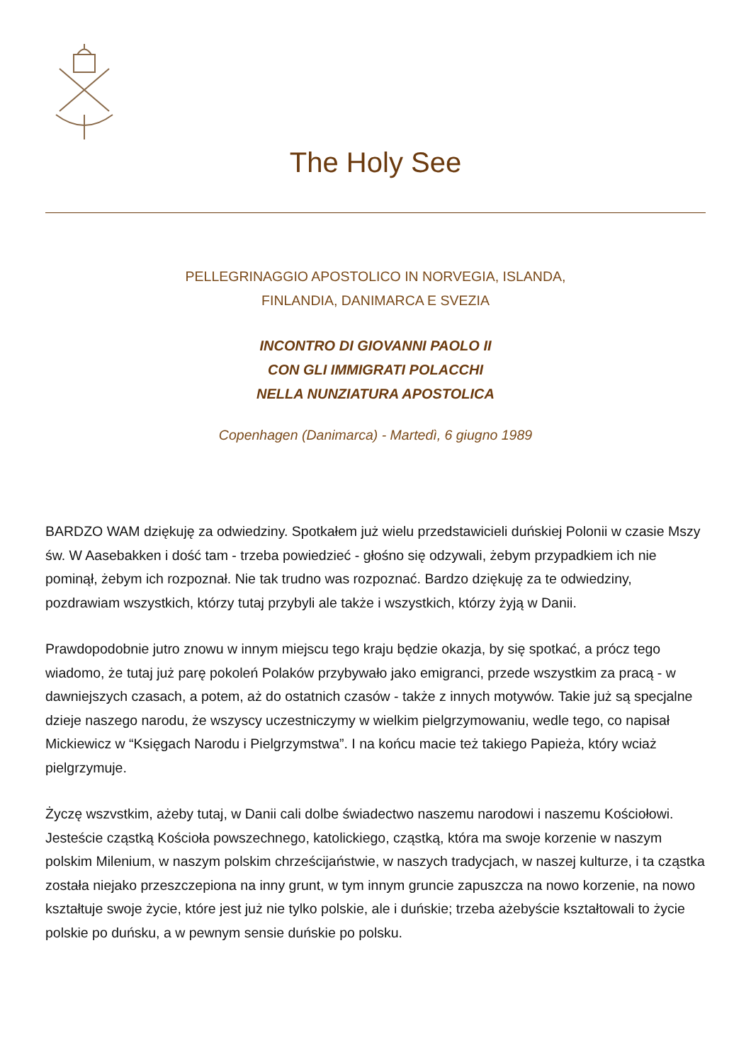The Holy See
PELLEGRINAGGIO APOSTOLICO IN NORVEGIA, ISLANDA,
FINLANDIA, DANIMARCA E SVEZIA
INCONTRO DI GIOVANNI PAOLO II
CON GLI IMMIGRATI POLACCHI
NELLA NUNZIATURA APOSTOLICA
Copenhagen (Danimarca) - Martedì, 6 giugno 1989
BARDZO WAM dziękuję za odwiedziny. Spotkałem już wielu przedstawicieli duńskiej Polonii w czasie Mszy św. W Aasebakken i dość tam - trzeba powiedzieć - głośno się odzywali, żebym przypadkiem ich nie pominął, żebym ich rozpoznał. Nie tak trudno was rozpoznać. Bardzo dziękuję za te odwiedziny, pozdrawiam wszystkich, którzy tutaj przybyli ale także i wszystkich, którzy żyją w Danii.
Prawdopodobnie jutro znowu w innym miejscu tego kraju będzie okazja, by się spotkać, a prócz tego wiadomo, że tutaj już parę pokoleń Polaków przybywało jako emigranci, przede wszystkim za pracą - w dawniejszych czasach, a potem, aż do ostatnich czasów - także z innych motywów. Takie już są specjalne dzieje naszego narodu, że wszyscy uczestniczymy w wielkim pielgrzymowaniu, wedle tego, co napisał Mickiewicz w “Księgach Narodu i Pielgrzymstwa”. I na końcu macie też takiego Papieża, który wciaż pielgrzymuje.
Życzę wszvstkim, ażeby tutaj, w Danii cali dolbe świadectwo naszemu narodowi i naszemu Kościołowi. Jesteście cząstką Kościoła powszechnego, katolickiego, cząstką, która ma swoje korzenie w naszym polskim Milenium, w naszym polskim chrześcijaństwie, w naszych tradycjach, w naszej kulturze, i ta cząstka została niejako przeszczepiona na inny grunt, w tym innym gruncie zapuszcza na nowo korzenie, na nowo kształtuje swoje życie, które jest już nie tylko polskie, ale i duńskie; trzeba ażebyście kształtowali to życie polskie po duńsku, a w pewnym sensie duńskie po polsku.